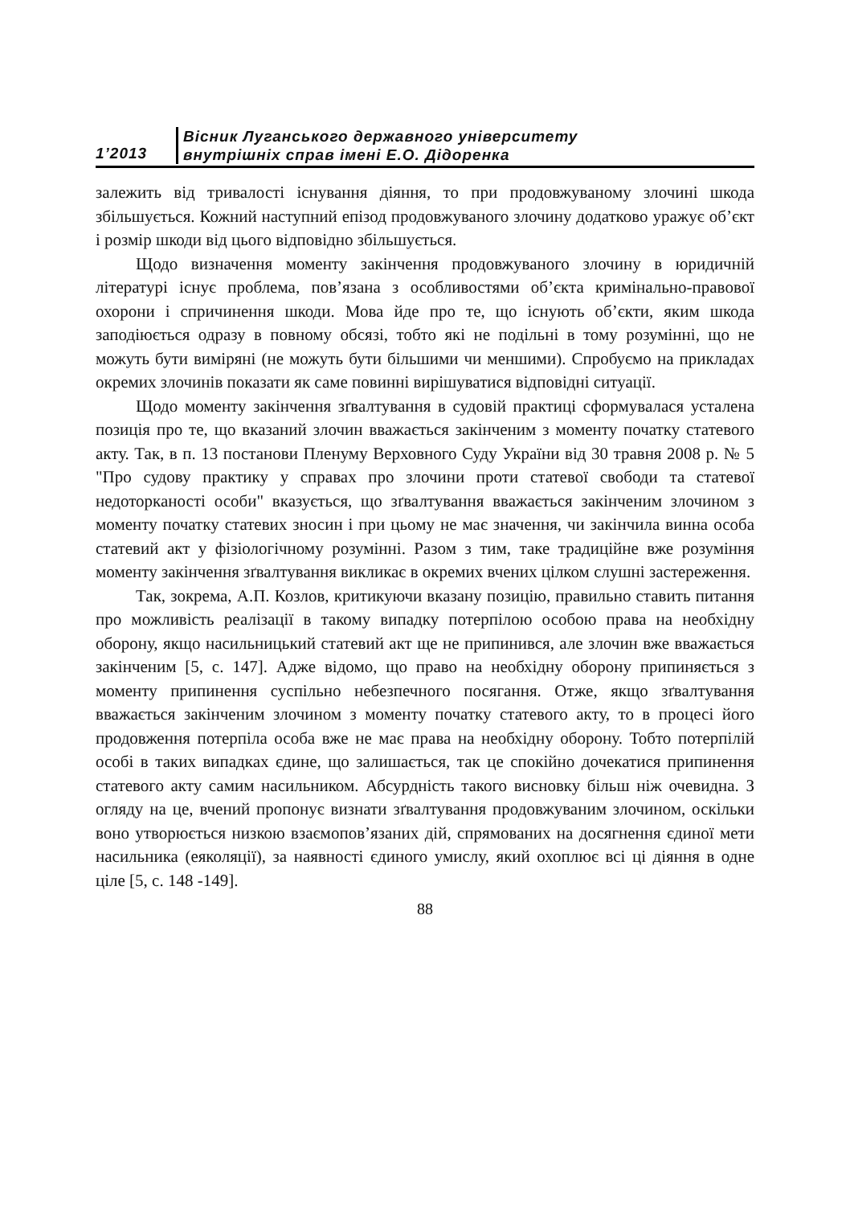1’2013
Вісник Луганського державного університету
внутрішніх справ імені Е.О. Дідоренка
залежить від тривалості існування діяння, то при продовжуваному злочині шкода збільшується. Кожний наступний епізод продовжуваного злочину додатково уражує об’єкт і розмір шкоди від цього відповідно збільшується.
Щодо визначення моменту закінчення продовжуваного злочину в юридичній літературі існує проблема, пов’язана з особливостями об’єкта кримінально-правової охорони і спричинення шкоди. Мова йде про те, що існують об’єкти, яким шкода заподіюється одразу в повному обсязі, тобто які не подільні в тому розумінні, що не можуть бути виміряні (не можуть бути більшими чи меншими). Спробуємо на прикладах окремих злочинів показати як саме повинні вирішуватися відповідні ситуації.
Щодо моменту закінчення зґвалтування в судовій практиці сформувалася усталена позиція про те, що вказаний злочин вважається закінченим з моменту початку статевого акту. Так, в п. 13 постанови Пленуму Верховного Суду України від 30 травня 2008 р. № 5 "Про судову практику у справах про злочини проти статевої свободи та статевої недоторканості особи" вказується, що зґвалтування вважається закінченим злочином з моменту початку статевих зносин і при цьому не має значення, чи закінчила винна особа статевий акт у фізіологічному розумінні. Разом з тим, таке традиційне вже розуміння моменту закінчення зґвалтування викликає в окремих вчених цілком слушні застереження.
Так, зокрема, А.П. Козлов, критикуючи вказану позицію, правильно ставить питання про можливість реалізації в такому випадку потерпілою особою права на необхідну оборону, якщо насильницький статевий акт ще не припинився, але злочин вже вважається закінченим [5, с. 147]. Адже відомо, що право на необхідну оборону припиняється з моменту припинення суспільно небезпечного посягання. Отже, якщо зґвалтування вважається закінченим злочином з моменту початку статевого акту, то в процесі його продовження потерпіла особа вже не має права на необхідну оборону. Тобто потерпілій особі в таких випадках єдине, що залишається, так це спокійно дочекатися припинення статевого акту самим насильником. Абсурдність такого висновку більш ніж очевидна. З огляду на це, вчений пропонує визнати зґвалтування продовжуваним злочином, оскільки воно утворюється низкою взаємопов’язаних дій, спрямованих на досягнення єдиної мети насильника (еяколяції), за наявності єдиного умислу, який охоплює всі ці діяння в одне ціле [5, с. 148 -149].
88